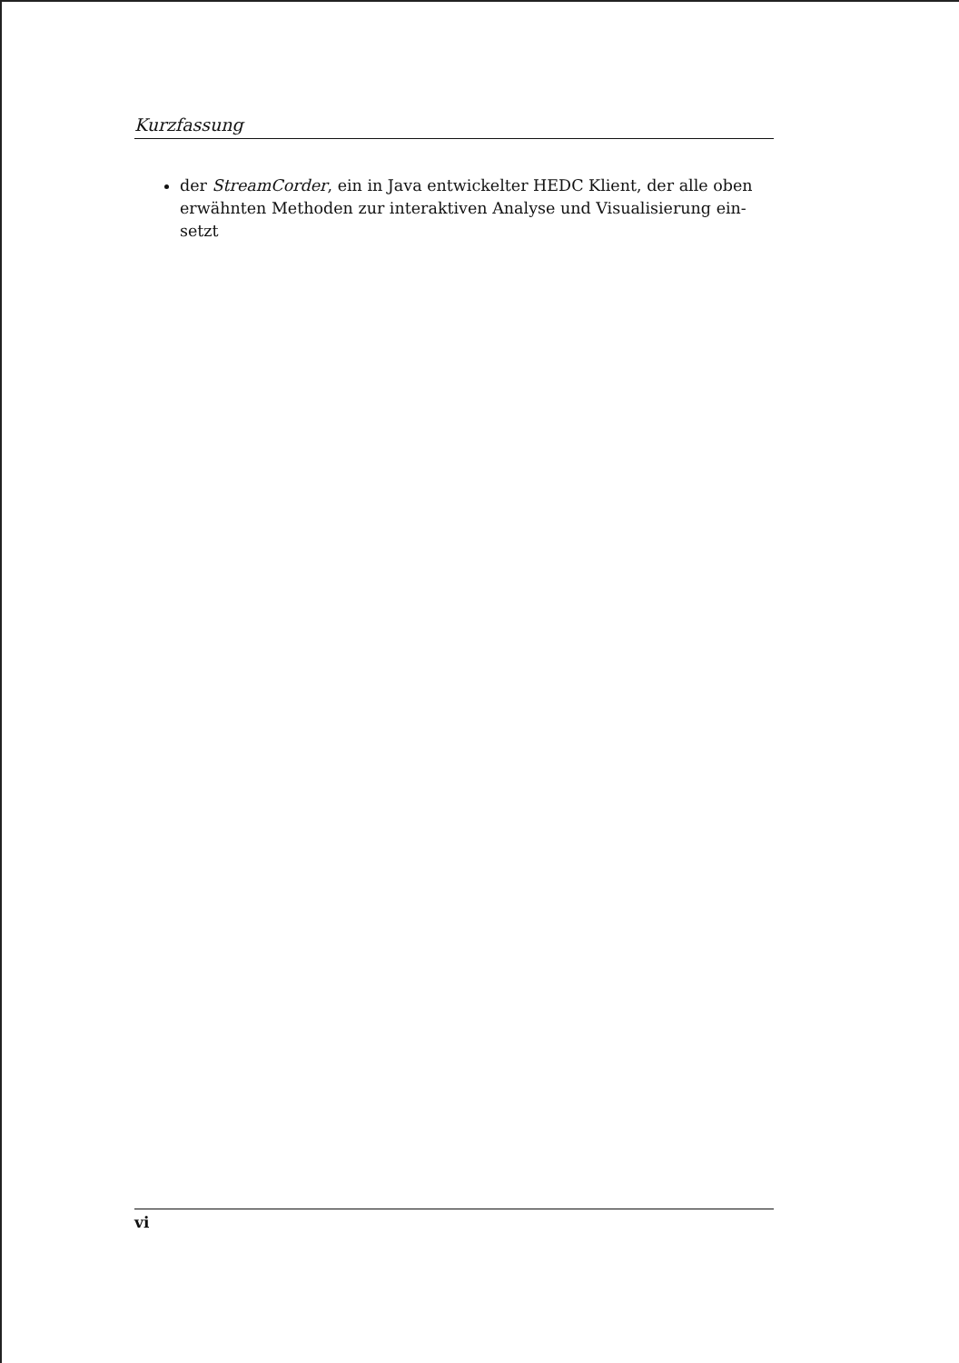Kurzfassung
der StreamCorder, ein in Java entwickelter HEDC Klient, der alle oben erwähnten Methoden zur interaktiven Analyse und Visualisierung ein-setzt
vi